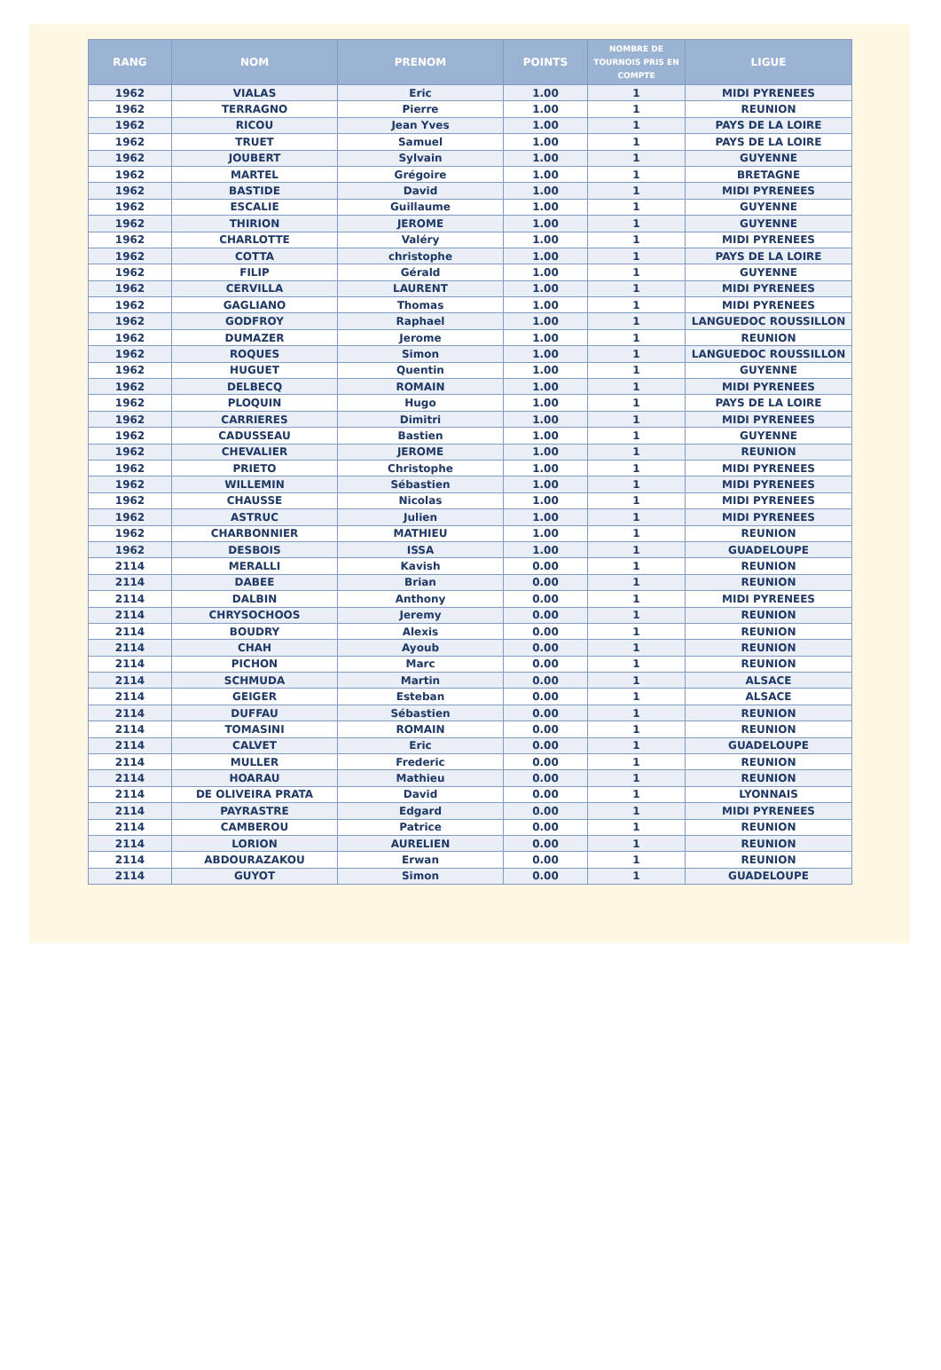| RANG | NOM | PRENOM | POINTS | NOMBRE DE TOURNOIS PRIS EN COMPTE | LIGUE |
| --- | --- | --- | --- | --- | --- |
| 1962 | VIALAS | Eric | 1.00 | 1 | MIDI PYRENEES |
| 1962 | TERRAGNO | Pierre | 1.00 | 1 | REUNION |
| 1962 | RICOU | Jean Yves | 1.00 | 1 | PAYS DE LA LOIRE |
| 1962 | TRUET | Samuel | 1.00 | 1 | PAYS DE LA LOIRE |
| 1962 | JOUBERT | Sylvain | 1.00 | 1 | GUYENNE |
| 1962 | MARTEL | Grégoire | 1.00 | 1 | BRETAGNE |
| 1962 | BASTIDE | David | 1.00 | 1 | MIDI PYRENEES |
| 1962 | ESCALIE | Guillaume | 1.00 | 1 | GUYENNE |
| 1962 | THIRION | JEROME | 1.00 | 1 | GUYENNE |
| 1962 | CHARLOTTE | Valéry | 1.00 | 1 | MIDI PYRENEES |
| 1962 | COTTA | christophe | 1.00 | 1 | PAYS DE LA LOIRE |
| 1962 | FILIP | Gérald | 1.00 | 1 | GUYENNE |
| 1962 | CERVILLA | LAURENT | 1.00 | 1 | MIDI PYRENEES |
| 1962 | GAGLIANO | Thomas | 1.00 | 1 | MIDI PYRENEES |
| 1962 | GODFROY | Raphael | 1.00 | 1 | LANGUEDOC ROUSSILLON |
| 1962 | DUMAZER | Jerome | 1.00 | 1 | REUNION |
| 1962 | ROQUES | Simon | 1.00 | 1 | LANGUEDOC ROUSSILLON |
| 1962 | HUGUET | Quentin | 1.00 | 1 | GUYENNE |
| 1962 | DELBECQ | ROMAIN | 1.00 | 1 | MIDI PYRENEES |
| 1962 | PLOQUIN | Hugo | 1.00 | 1 | PAYS DE LA LOIRE |
| 1962 | CARRIERES | Dimitri | 1.00 | 1 | MIDI PYRENEES |
| 1962 | CADUSSEAU | Bastien | 1.00 | 1 | GUYENNE |
| 1962 | CHEVALIER | JEROME | 1.00 | 1 | REUNION |
| 1962 | PRIETO | Christophe | 1.00 | 1 | MIDI PYRENEES |
| 1962 | WILLEMIN | Sébastien | 1.00 | 1 | MIDI PYRENEES |
| 1962 | CHAUSSE | Nicolas | 1.00 | 1 | MIDI PYRENEES |
| 1962 | ASTRUC | Julien | 1.00 | 1 | MIDI PYRENEES |
| 1962 | CHARBONNIER | MATHIEU | 1.00 | 1 | REUNION |
| 1962 | DESBOIS | ISSA | 1.00 | 1 | GUADELOUPE |
| 2114 | MERALLI | Kavish | 0.00 | 1 | REUNION |
| 2114 | DABEE | Brian | 0.00 | 1 | REUNION |
| 2114 | DALBIN | Anthony | 0.00 | 1 | MIDI PYRENEES |
| 2114 | CHRYSOCHOOS | Jeremy | 0.00 | 1 | REUNION |
| 2114 | BOUDRY | Alexis | 0.00 | 1 | REUNION |
| 2114 | CHAH | Ayoub | 0.00 | 1 | REUNION |
| 2114 | PICHON | Marc | 0.00 | 1 | REUNION |
| 2114 | SCHMUDA | Martin | 0.00 | 1 | ALSACE |
| 2114 | GEIGER | Esteban | 0.00 | 1 | ALSACE |
| 2114 | DUFFAU | Sébastien | 0.00 | 1 | REUNION |
| 2114 | TOMASINI | ROMAIN | 0.00 | 1 | REUNION |
| 2114 | CALVET | Eric | 0.00 | 1 | GUADELOUPE |
| 2114 | MULLER | Frederic | 0.00 | 1 | REUNION |
| 2114 | HOARAU | Mathieu | 0.00 | 1 | REUNION |
| 2114 | DE OLIVEIRA PRATA | David | 0.00 | 1 | LYONNAIS |
| 2114 | PAYRASTRE | Edgard | 0.00 | 1 | MIDI PYRENEES |
| 2114 | CAMBEROU | Patrice | 0.00 | 1 | REUNION |
| 2114 | LORION | AURELIEN | 0.00 | 1 | REUNION |
| 2114 | ABDOURAZAKOU | Erwan | 0.00 | 1 | REUNION |
| 2114 | GUYOT | Simon | 0.00 | 1 | GUADELOUPE |